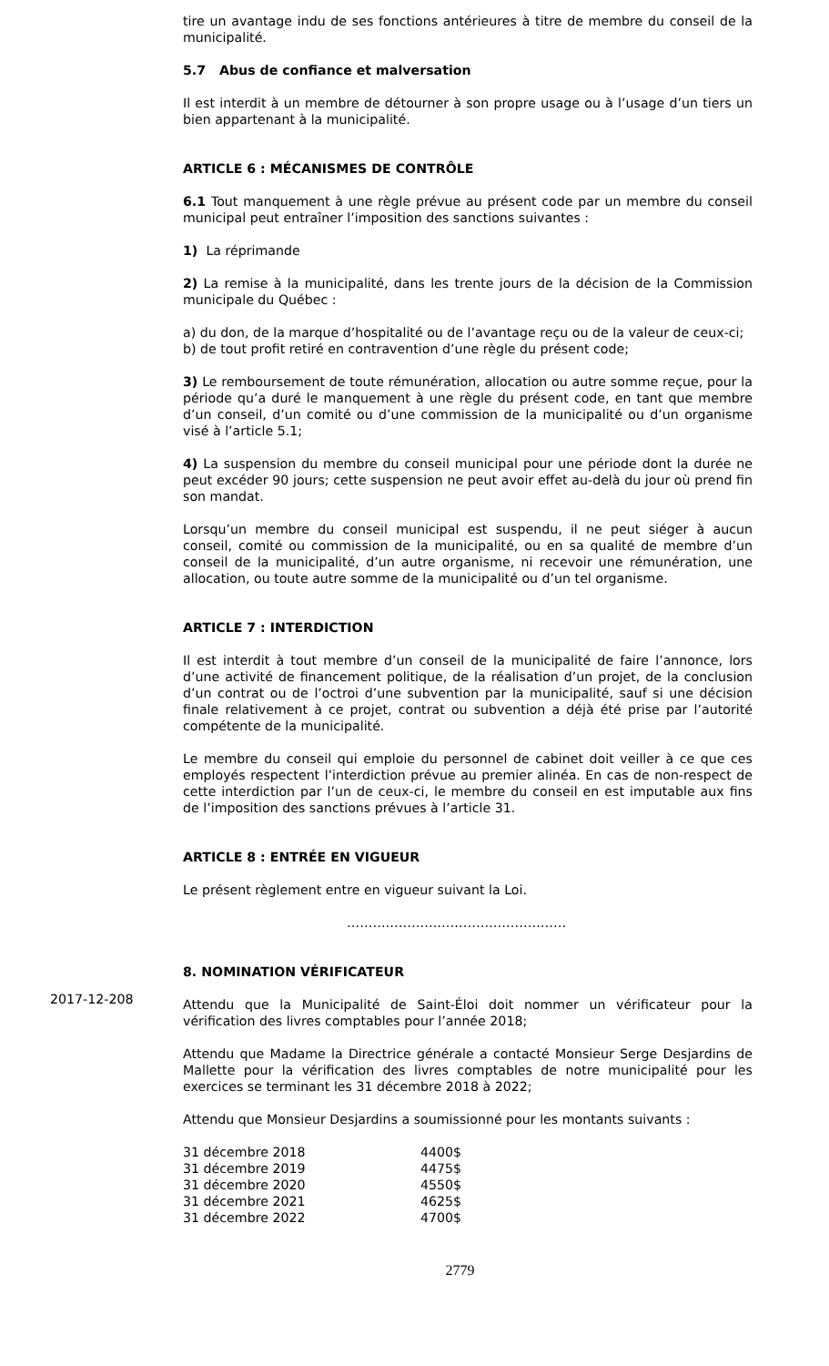tire un avantage indu de ses fonctions antérieures à titre de membre du conseil de la municipalité.
5.7 Abus de confiance et malversation
Il est interdit à un membre de détourner à son propre usage ou à l’usage d’un tiers un bien appartenant à la municipalité.
ARTICLE 6 : MÉCANISMES DE CONTRÔLE
6.1 Tout manquement à une règle prévue au présent code par un membre du conseil municipal peut entraîner l’imposition des sanctions suivantes :
1) La réprimande
2) La remise à la municipalité, dans les trente jours de la décision de la Commission municipale du Québec :
a) du don, de la marque d’hospitalité ou de l’avantage reçu ou de la valeur de ceux-ci;
b) de tout profit retiré en contravention d’une règle du présent code;
3) Le remboursement de toute rémunération, allocation ou autre somme reçue, pour la période qu’a duré le manquement à une règle du présent code, en tant que membre d’un conseil, d’un comité ou d’une commission de la municipalité ou d’un organisme visé à l’article 5.1;
4) La suspension du membre du conseil municipal pour une période dont la durée ne peut excéder 90 jours; cette suspension ne peut avoir effet au-delà du jour où prend fin son mandat.
Lorsqu’un membre du conseil municipal est suspendu, il ne peut siéger à aucun conseil, comité ou commission de la municipalité, ou en sa qualité de membre d’un conseil de la municipalité, d’un autre organisme, ni recevoir une rémunération, une allocation, ou toute autre somme de la municipalité ou d’un tel organisme.
ARTICLE 7 : INTERDICTION
Il est interdit à tout membre d’un conseil de la municipalité de faire l’annonce, lors d’une activité de financement politique, de la réalisation d’un projet, de la conclusion d’un contrat ou de l’octroi d’une subvention par la municipalité, sauf si une décision finale relativement à ce projet, contrat ou subvention a déjà été prise par l’autorité compétente de la municipalité.
Le membre du conseil qui emploie du personnel de cabinet doit veiller à ce que ces employés respectent l’interdiction prévue au premier alinéa. En cas de non-respect de cette interdiction par l’un de ceux-ci, le membre du conseil en est imputable aux fins de l’imposition des sanctions prévues à l’article 31.
ARTICLE 8 : ENTRÉE EN VIGUEUR
Le présent règlement entre en vigueur suivant la Loi.
……………………………………………
8. NOMINATION VÉRIFICATEUR
Attendu que la Municipalité de Saint-Éloi doit nommer un vérificateur pour la vérification des livres comptables pour l’année 2018;
Attendu que Madame la Directrice générale a contacté Monsieur Serge Desjardins de Mallette pour la vérification des livres comptables de notre municipalité pour les exercices se terminant les 31 décembre 2018 à 2022;
Attendu que Monsieur Desjardins a soumissionné pour les montants suivants :
| 31 décembre 2018 | 4400$ |
| 31 décembre 2019 | 4475$ |
| 31 décembre 2020 | 4550$ |
| 31 décembre 2021 | 4625$ |
| 31 décembre 2022 | 4700$ |
2017-12-208
2779